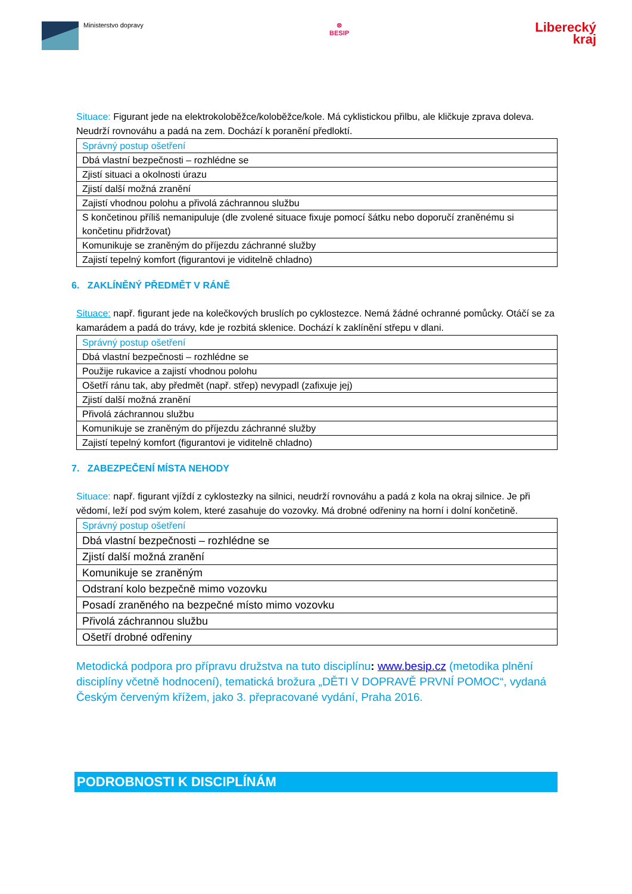Ministerstvo dopravy ⊗
BESIP
Liberecký
kraj
Situace: Figurant jede na elektrokoloběžce/koloběžce/kole. Má cyklistickou přilbu, ale kličkuje zprava doleva. Neudrží rovnováhu a padá na zem. Dochází k poranění předloktí.
| Správný postup ošetření |
| Dbá vlastní bezpečnosti – rozhlédne se |
| Zjistí situaci a okolnosti úrazu |
| Zjistí další možná zranění |
| Zajistí vhodnou polohu a přivolá záchrannou službu |
| S končetinou příliš nemanipuluje (dle zvolené situace fixuje pomocí šátku nebo doporučí zraněnému si končetinu přidržovat) |
| Komunikuje se zraněným do příjezdu záchranné služby |
| Zajistí tepelný komfort (figurantovi je viditelně chladno) |
6. ZAKLÍNĚNÝ PŘEDMĚT V RÁNĚ
Situace: např. figurant jede na kolečkových bruslích po cyklostezce. Nemá žádné ochranné pomůcky. Otáčí se za kamarádem a padá do trávy, kde je rozbitá sklenice. Dochází k zaklínění střepu v dlani.
| Správný postup ošetření |
| Dbá vlastní bezpečnosti – rozhlédne se |
| Použije rukavice a zajistí vhodnou polohu |
| Ošetří ránu tak, aby předmět (např. střep) nevypadl (zafixuje jej) |
| Zjistí další možná zranění |
| Přivolá záchrannou službu |
| Komunikuje se zraněným do příjezdu záchranné služby |
| Zajistí tepelný komfort (figurantovi je viditelně chladno) |
7. ZABEZPEČENÍ MÍSTA NEHODY
Situace: např. figurant vjíždí z cyklostezky na silnici, neudrží rovnováhu a padá z kola na okraj silnice. Je při vědomí, leží pod svým kolem, které zasahuje do vozovky. Má drobné odřeniny na horní i dolní končetině.
| Správný postup ošetření |
| Dbá vlastní bezpečnosti – rozhlédne se |
| Zjistí další možná zranění |
| Komunikuje se zraněným |
| Odstraní kolo bezpečně mimo vozovku |
| Posadí zraněného na bezpečné místo mimo vozovku |
| Přivolá záchrannou službu |
| Ošetří drobné odřeniny |
Metodická podpora pro přípravu družstva na tuto disciplínu: www.besip.cz (metodika plnění disciplíny včetně hodnocení), tematická brožura „DĚTI V DOPRAVĚ PRVNÍ POMOC“, vydaná Českým červeným křížem, jako 3. přepracované vydání, Praha 2016.
PODROBNOSTI K DISCIPLÍNÁM